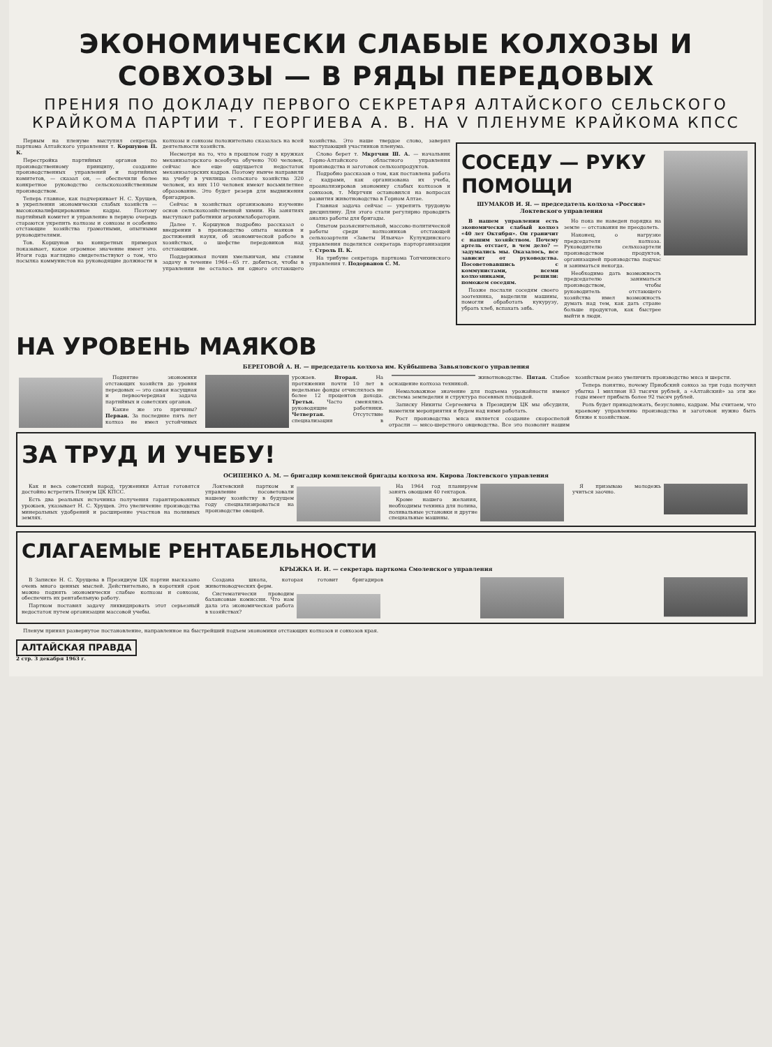ЭКОНОМИЧЕСКИ СЛАБЫЕ КОЛХОЗЫ И СОВХОЗЫ — В РЯДЫ ПЕРЕДОВЫХ
ПРЕНИЯ ПО ДОКЛАДУ ПЕРВОГО СЕКРЕТАРЯ АЛТАЙСКОГО СЕЛЬСКОГО
КРАЙКОМА ПАРТИИ т. ГЕОРГИЕВА А. В. НА V ПЛЕНУМЕ КРАЙКОМА КПСС
Первым на пленуме выступил секретарь парткома Алтайского управления т. Коршунов П. К.
Перестройка партийных органов по производственному принципу, создание производственных управлений и партийных комитетов, — сказал он, — обеспечили более конкретное руководство сельскохозяйственным производством.
Теперь главное, как подчеркивает Н. С. Хрущев, в укреплении экономически слабых хозяйств — высококвалифицированные кадры. Поэтому партийный комитет и управление в первую очередь стараются укрепить колхозы и совхозы и особенно отстающие хозяйства грамотными, опытными руководителями.
Тов. Коршунов на конкретных примерах показывает, какое огромное значение имеет это. Итоги года наглядно свидетельствуют о том, что посылка коммунистов на руководящие должности в колхозы и совхозы положительно сказалась на всей деятельности хозяйств.
Несмотря на то, что в прошлом году в кружках механизаторского всеобуча обучено 700 человек, сейчас все еще ощущается недостаток механизаторских кадров. Поэтому нынче направили на учебу в училища сельского хозяйства 320 человек, из них 110 человек имеют восьмилетнее образование. Это будет резерв для выдвижения бригадиров.
Сейчас в хозяйствах организовано изучение основ сельскохозяйственной химии. На занятиях выступают работники агрохимлаборатории.
Далее т. Коршунов подробно рассказал о внедрении в производство опыта маяков и достижений науки, об экономической работе в хозяйствах, о шефстве передовиков над отстающими.
Поддерживая почин хмельничан, мы ставим задачу в течение 1964—65 гг. добиться, чтобы в управлении не осталось ни одного отстающего хозяйства. Это наше твердое слово, заверил выступающий участников пленума.
Слово берет т. Мкртчян Ш. А. — начальник Горно-Алтайского областного управления производства и заготовок сельхозпродуктов.
Подробно рассказав о том, как поставлена работа с кадрами, как организована их учеба, проанализировав экономику слабых колхозов и совхозов, т. Мкртчян остановился на вопросах развития животноводства в Горном Алтае.
Главная задача сейчас — укрепить трудовую дисциплину. Для этого стали регулярно проводить анализ работы для бригады.
Опытом разъяснительной, массово-политической работы среди колхозников отстающей сельхозартели «Заветы Ильича» Кулундинского управления поделился секретарь парторганизации т. Строль П. К.
На трибуне секретарь парткома Топчихинского управления т. Подорванов С. М.
СОСЕДУ — РУКУ ПОМОЩИ
ШУМАКОВ И. Я. — председатель колхоза «Россия» Локтевского управления
В нашем управлении есть экономически слабый колхоз «40 лет Октября». Он граничит с нашим хозяйством. Почему артель отстает, в чем дело? — задумались мы. Оказалось, все зависит от руководства. Посоветовавшись с коммунистами, всеми колхозниками, решили: поможем соседям.
Позже послали соседям своего зоотехника, выделили машины, помогли обработать кукурузу, убрать хлеб, вспахать зябь.
Но пока не наведен порядка на земле — отставания не преодолеть.
Наконец, о нагрузке председателя колхоза. Руководителю сельхозартели производством продуктов, организацией производства подчас и заниматься некогда.
Необходимо дать возможность председателю заниматься производством, чтобы руководитель отстающего хозяйства имел возможность думать над тем, как дать стране больше продуктов, как быстрее выйти в люди.
НА УРОВЕНЬ МАЯКОВ
БЕРЕГОВОЙ А. Н. — председатель колхоза им. Куйбышева Завьяловского управления
Поднятие экономики отстающих хозяйств до уровня передовых — это самая насущная и первоочередная задача партийных и советских органов.
Какие же это причины? Первая. За последние пять лет колхоз не имел устойчивых урожаев. Вторая. На протяжении почти 10 лет в недельные фонды отчислялось не более 12 процентов дохода. Третья. Часто сменялись руководящие работники. Четвертая. Отсутствие специализации в животноводстве. Пятая. Слабое оснащение колхоза техникой.
Немаловажное значение для подъема урожайности имеют система земледелия и структура посевных площадей.
Записку Никиты Сергеевича в Президиум ЦК мы обсудили, наметили мероприятия и будем над ними работать.
Рост производства мяса является создание скороспелой отрасли — мясо-шерстного овцеводства. Все это позволит нашим хозяйствам резко увеличить производство мяса и шерсти.
Теперь понятно, почему Приобский совхоз за три года получил убытка 1 миллион 83 тысячи рублей, а «Алтайский» за эти же годы имеет прибыль более 92 тысяч рублей.
Роль будет принадлежать, безусловно, кадрам. Мы считаем, что краевому управлению производства и заготовок нужно быть ближе к хозяйствам.
ЗА ТРУД И УЧЕБУ!
ОСИПЕНКО А. М. — бригадир комплексной бригады колхоза им. Кирова Локтевского управления
Как и весь советский народ, труженики Алтая готовятся достойно встретить Пленум ЦК КПСС.
Есть два реальных источника получения гарантированных урожаев, указывает Н. С. Хрущев. Это увеличение производства минеральных удобрений и расширение участков на поливных землях.
Локтевский партком и управление посоветовали нашему хозяйству в будущем году специализироваться на производстве овощей.
На 1964 год планируем занять овощами 40 гектаров.
Кроме нашего желания, необходимы техника для полива, поливальные установки и другие специальные машины.
Я призываю молодежь учиться заочно.
СЛАГАЕМЫЕ РЕНТАБЕЛЬНОСТИ
КРЫЖКА И. И. — секретарь парткома Смоленского управления
В Записке Н. С. Хрущева в Президиум ЦК партии высказано очень много ценных мыслей. Действительно, в короткий срок можно поднять экономически слабые колхозы и совхозы, обеспечить их рентабельную работу.
Партком поставил задачу ликвидировать этот серьезный недостаток путем организации массовой учебы.
Создана школа, которая готовит бригадиров животноводческих ферм.
Систематически проводим балансовые комиссии. Что нам дала эта экономическая работа в хозяйствах?
Пленум принял развернутое постановление, направленное на быстрейший подъем экономики отстающих колхозов и совхозов края.
АЛТАЙСКАЯ ПРАВДА
2 стр. 3 декабря 1963 г.